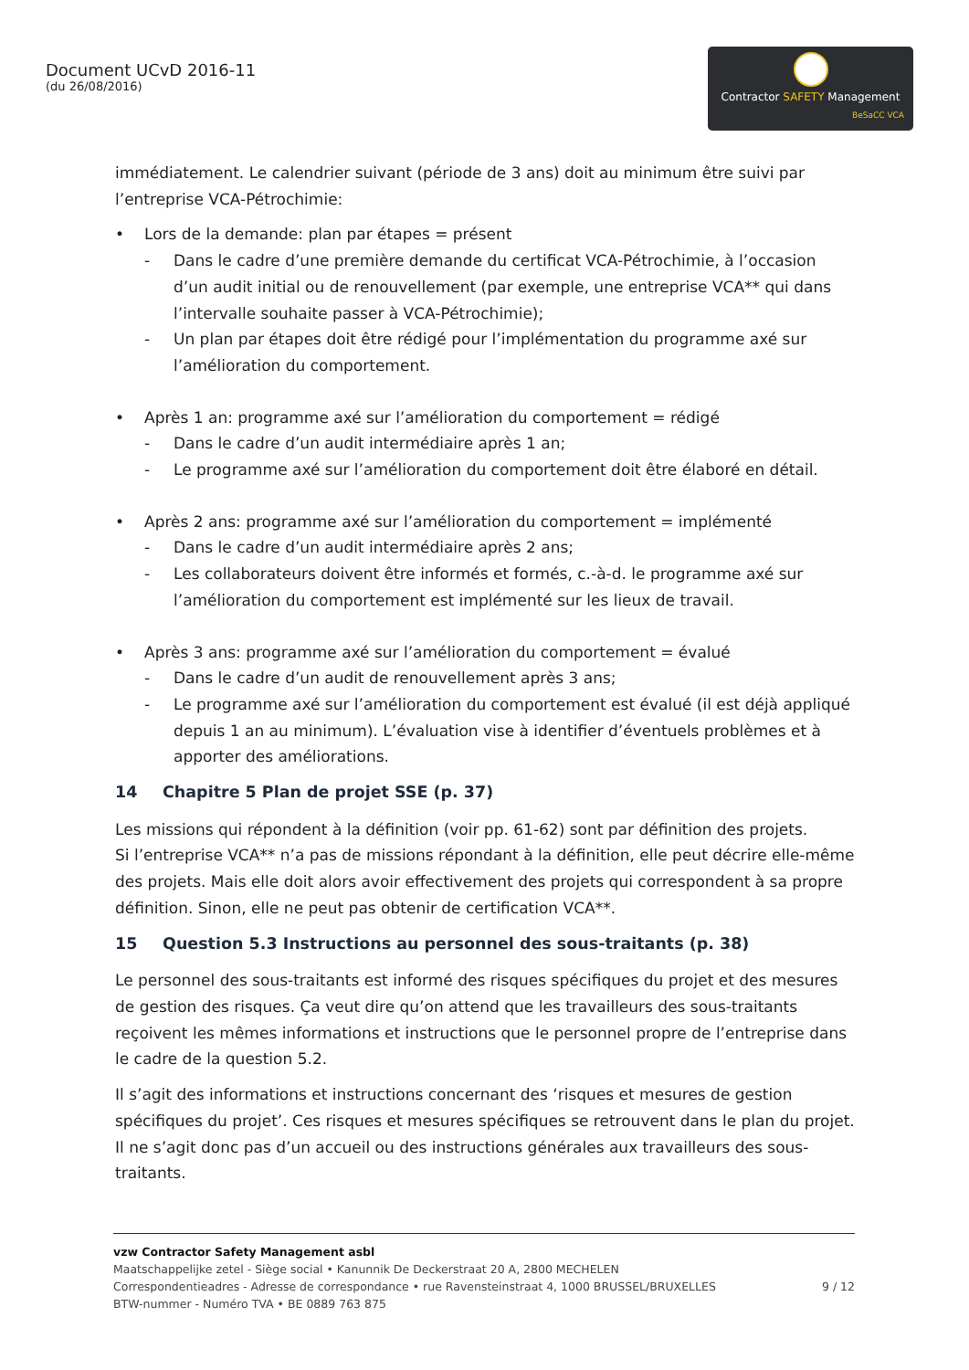Document UCvD 2016-11
(du 26/08/2016)
Contractor SAFETY Management
BeSaCC VCA
immédiatement. Le calendrier suivant (période de 3 ans) doit au minimum être suivi par l’entreprise VCA-Pétrochimie:
• Lors de la demande: plan par étapes = présent
- Dans le cadre d’une première demande du certificat VCA-Pétrochimie, à l’occasion d’un audit initial ou de renouvellement (par exemple, une entreprise VCA** qui dans l’intervalle souhaite passer à VCA-Pétrochimie);
- Un plan par étapes doit être rédigé pour l’implémentation du programme axé sur l’amélioration du comportement.
• Après 1 an: programme axé sur l’amélioration du comportement = rédigé
- Dans le cadre d’un audit intermédiaire après 1 an;
- Le programme axé sur l’amélioration du comportement doit être élaboré en détail.
• Après 2 ans: programme axé sur l’amélioration du comportement = implémenté
- Dans le cadre d’un audit intermédiaire après 2 ans;
- Les collaborateurs doivent être informés et formés, c.-à-d. le programme axé sur l’amélioration du comportement est implémenté sur les lieux de travail.
• Après 3 ans: programme axé sur l’amélioration du comportement = évalué
- Dans le cadre d’un audit de renouvellement après 3 ans;
- Le programme axé sur l’amélioration du comportement est évalué (il est déjà appliqué depuis 1 an au minimum). L’évaluation vise à identifier d’éventuels problèmes et à apporter des améliorations.
14 Chapitre 5 Plan de projet SSE (p. 37)
Les missions qui répondent à la définition (voir pp. 61-62) sont par définition des projets.
Si l’entreprise VCA** n’a pas de missions répondant à la définition, elle peut décrire elle-même des projets. Mais elle doit alors avoir effectivement des projets qui correspondent à sa propre définition. Sinon, elle ne peut pas obtenir de certification VCA**.
15 Question 5.3 Instructions au personnel des sous-traitants (p. 38)
Le personnel des sous-traitants est informé des risques spécifiques du projet et des mesures de gestion des risques. Ça veut dire qu’on attend que les travailleurs des sous-traitants reçoivent les mêmes informations et instructions que le personnel propre de l’entreprise dans le cadre de la question 5.2.
Il s’agit des informations et instructions concernant des ‘risques et mesures de gestion spécifiques du projet’. Ces risques et mesures spécifiques se retrouvent dans le plan du projet. Il ne s’agit donc pas d’un accueil ou des instructions générales aux travailleurs des sous-traitants.
vzw Contractor Safety Management asbl
Maatschappelijke zetel - Siège social • Kanunnik De Deckerstraat 20 A, 2800 MECHELEN
Correspondentieadres - Adresse de correspondance • rue Ravensteinstraat 4, 1000 BRUSSEL/BRUXELLES 9 / 12
BTW-nummer - Numéro TVA • BE 0889 763 875